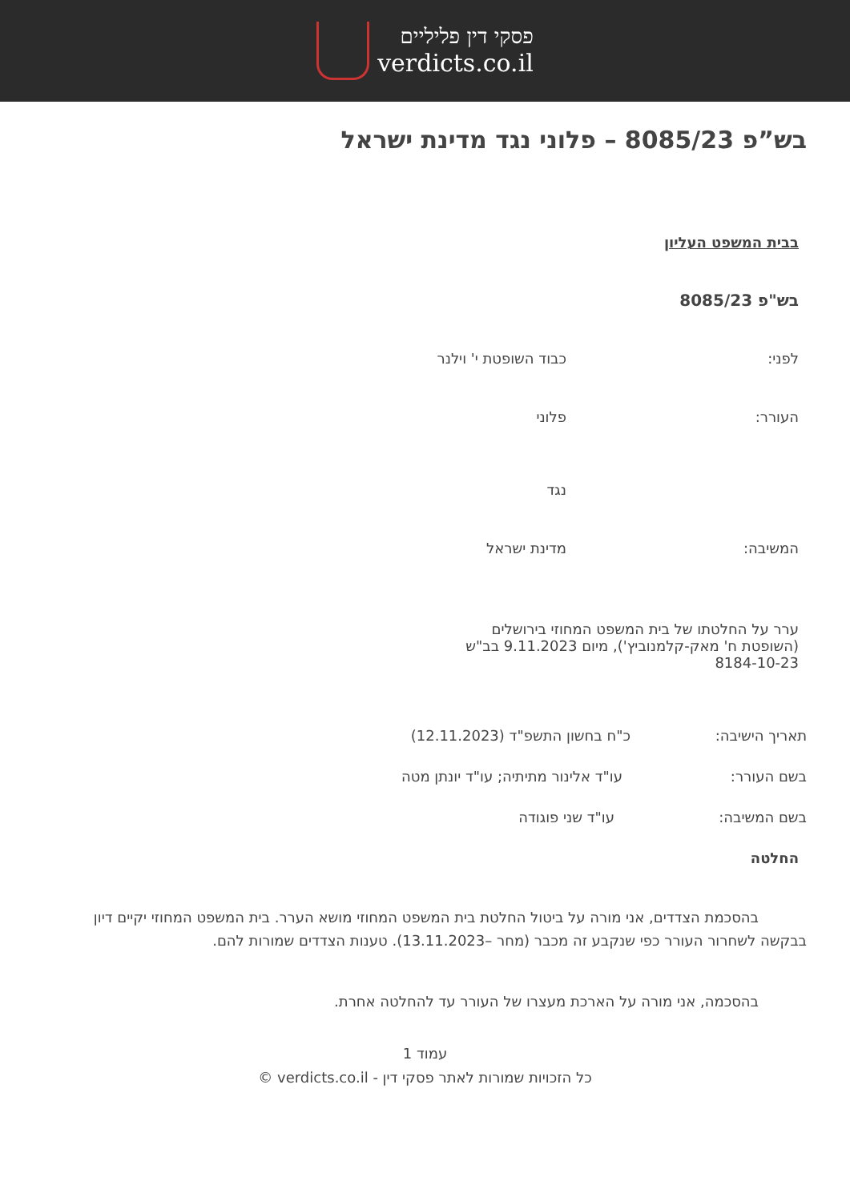פסקי דין פליליים
verdicts.co.il
בש”פ 8085/23 – פלוני נגד מדינת ישראל
בבית המשפט העליון
בש"פ 8085/23
לפני: כבוד השופטת י' וילנר
העורר: פלוני
נגד
המשיבה: מדינת ישראל
ערר על החלטתו של בית המשפט המחוזי בירושלים (השופטת ח' מאק-קלמנוביץ'), מיום 9.11.2023 בב"ש 8184-10-23
תאריך הישיבה: כ"ח בחשון התשפ"ד (12.11.2023)
בשם העורר: עו"ד אלינור מתיתיה; עו"ד יונתן מטה
בשם המשיבה: עו"ד שני פוגודה
החלטה
בהסכמת הצדדים, אני מורה על ביטול החלטת בית המשפט המחוזי מושא הערר. בית המשפט המחוזי יקיים דיון בבקשה לשחרור העורר כפי שנקבע זה מכבר (מחר –13.11.2023). טענות הצדדים שמורות להם.
בהסכמה, אני מורה על הארכת מעצרו של העורר עד להחלטה אחרת.
עמוד 1
כל הזכויות שמורות לאתר פסקי דין - verdicts.co.il ©